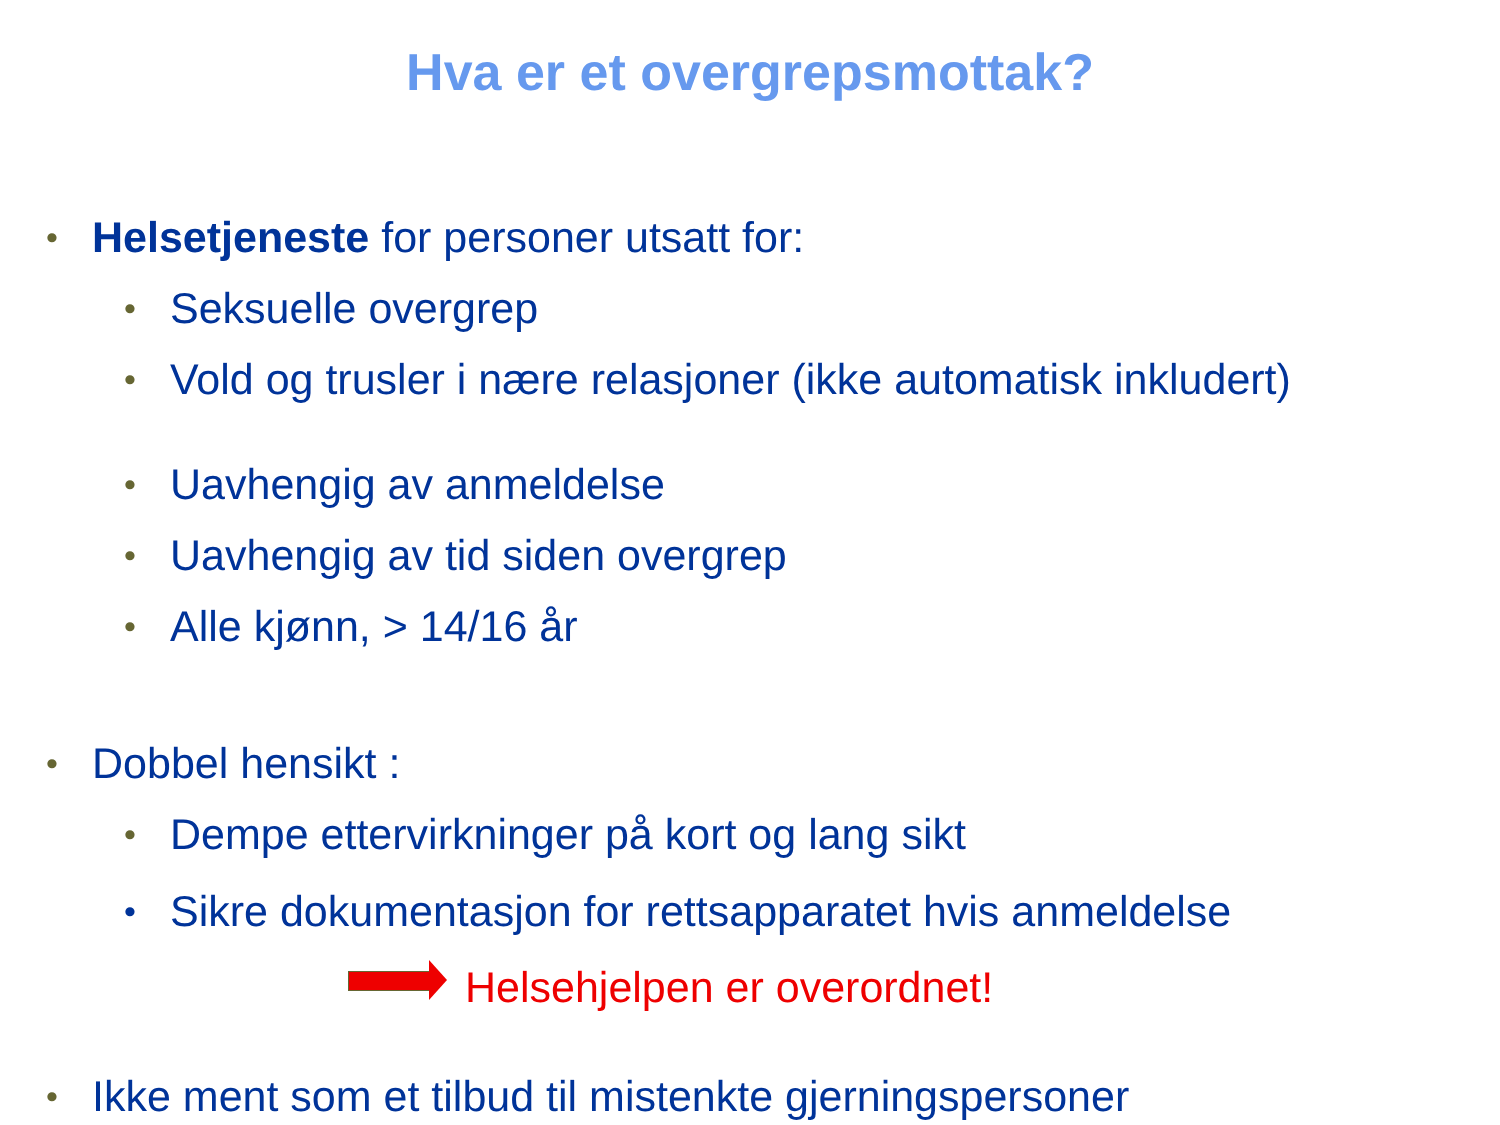Hva er et overgrepsmottak?
• Helsetjeneste for personer utsatt for:
• Seksuelle overgrep
• Vold og trusler i nære relasjoner (ikke automatisk inkludert)
• Uavhengig av anmeldelse
• Uavhengig av tid siden overgrep
• Alle kjønn, > 14/16 år
• Dobbel hensikt :
• Dempe ettervirkninger på kort og lang sikt
• Sikre dokumentasjon for rettsapparatet hvis anmeldelse
Helsehjelpen er overordnet!
• Ikke ment som et tilbud til mistenkte gjerningspersoner